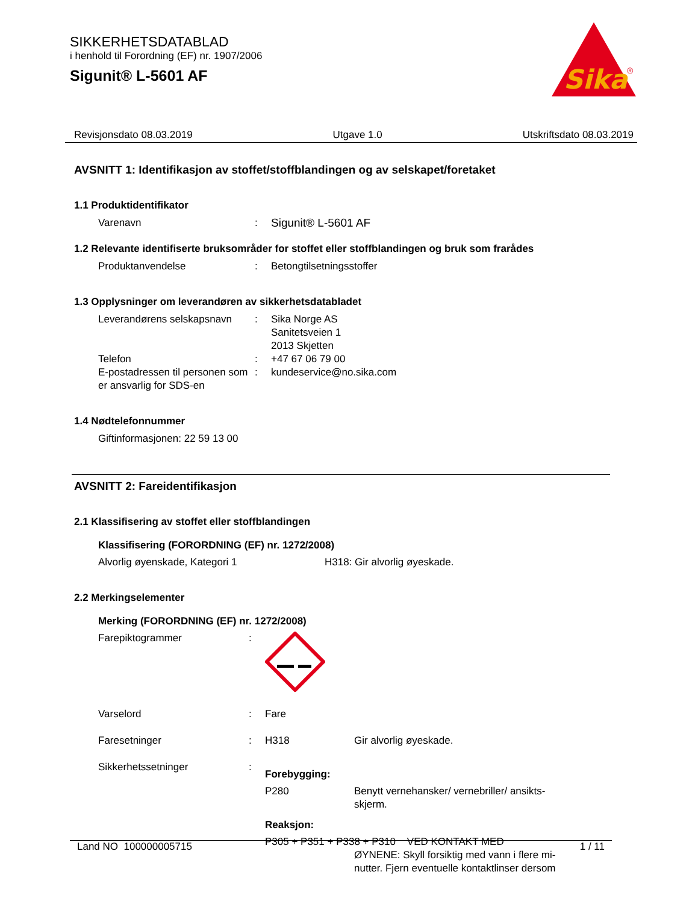SIKKERHETSDATABLAD
i henhold til Forordning (EF) nr. 1907/2006
Sigunit® L-5601 AF
Sika
®
Revisjonsdato 08.03.2019 Utgave 1.0 Utskriftsdato 08.03.2019
AVSNITT 1: Identifikasjon av stoffet/stoffblandingen og av selskapet/foretaket
1.1 Produktidentifikator
Varenavn: Sigunit® L-5601 AF
1.2 Relevante identifiserte bruksområder for stoffet eller stoffblandingen og bruk som frarådes
Produktanvendelse: Betongtilsetningsstoffer
1.3 Opplysninger om leverandøren av sikkerhetsdatabladet
Leverandørens selskapsnavn: Sika Norge AS
Sanitetsveien 1
2013 Skjetten
Telefon: +47 67 06 79 00
E-postadressen til personen som er ansvarlig for SDS-en: kundeservice@no.sika.com
1.4 Nødtelefonnummer
Giftinformasjonen: 22 59 13 00
AVSNITT 2: Fareidentifikasjon
2.1 Klassifisering av stoffet eller stoffblandingen
Klassifisering (FORORDNING (EF) nr. 1272/2008)
Alvorlig øyenskade, Kategori 1 H318: Gir alvorlig øyeskade.
2.2 Merkingselementer
Merking (FORORDNING (EF) nr. 1272/2008)
Farepiktogrammer:
Varselord: Fare
Faresetninger: H318 Gir alvorlig øyeskade.
Sikkerhetssetninger:
Forebygging:
P280 Benytt vernehansker/ vernebriller/ ansikts-skjerm.
Reaksjon:
P305 + P351 + P338 + P310 VED KONTAKT MED
ØYNENE: Skyll forsiktig med vann i flere mi-nutter. Fjern eventuelle kontaktlinser dersom
Land NO 100000005715 1 / 11